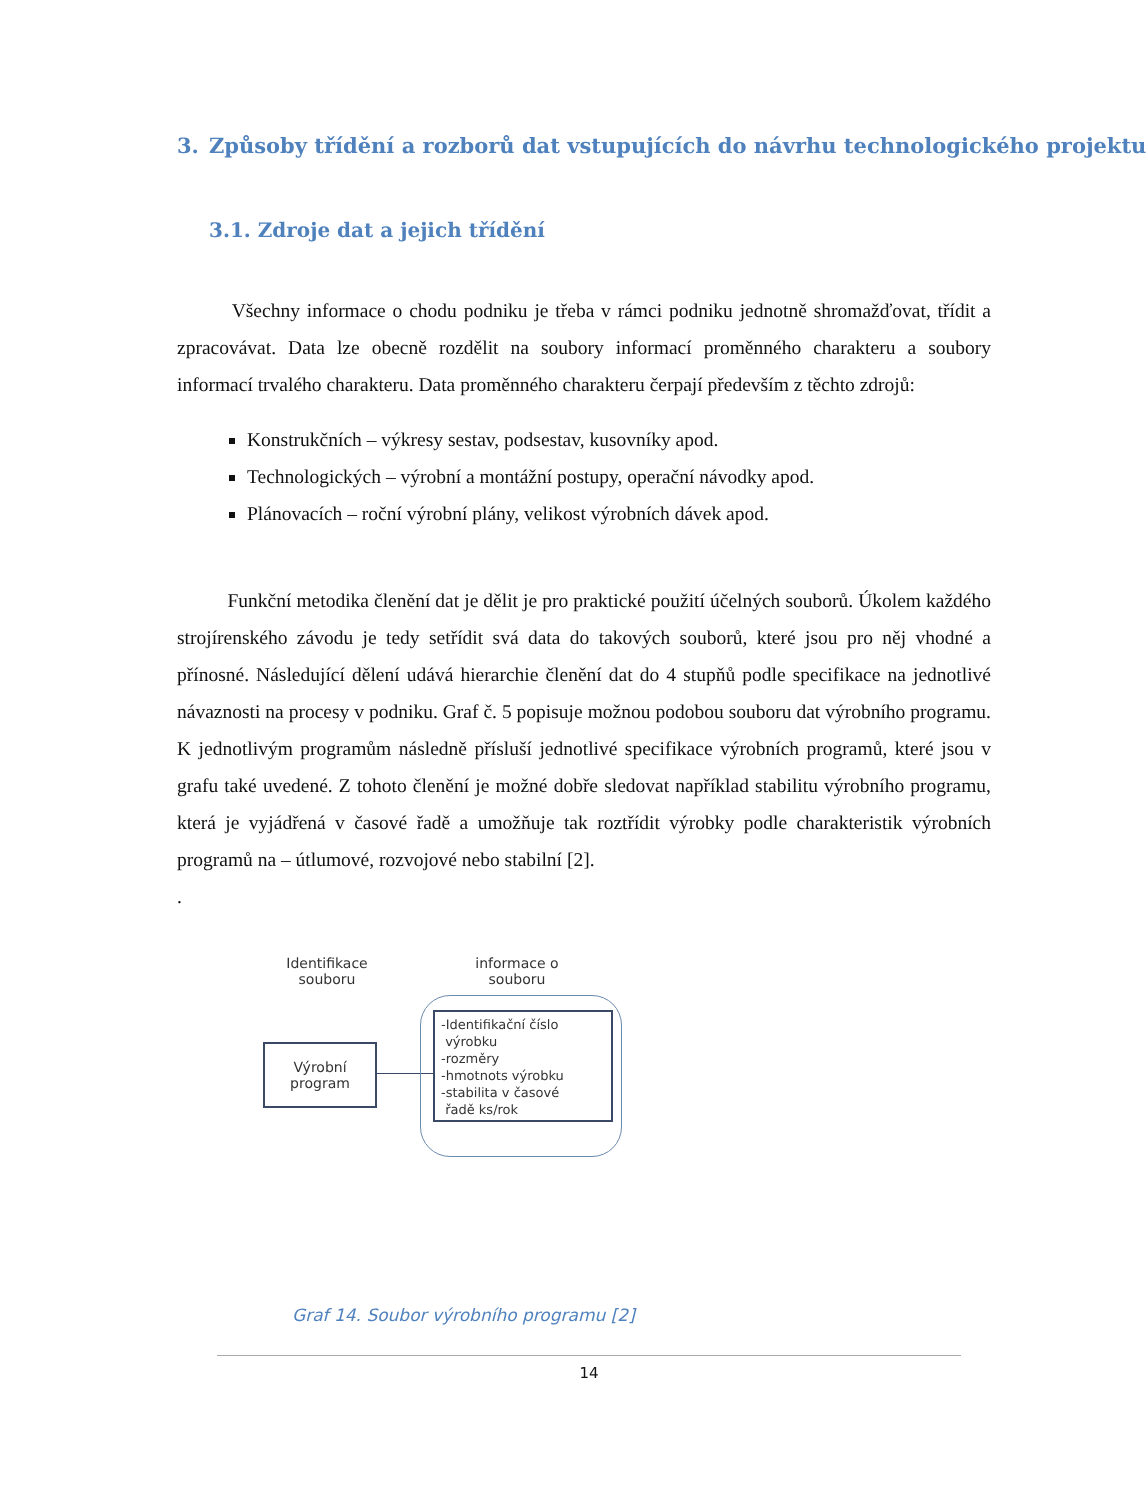3. Způsoby třídění a rozborů dat vstupujících do návrhu technologického projektu
3.1. Zdroje dat a jejich třídění
Všechny informace o chodu podniku je třeba v rámci podniku jednotně shromažďovat, třídit a zpracovávat. Data lze obecně rozdělit na soubory informací proměnného charakteru a soubory informací trvalého charakteru. Data proměnného charakteru čerpají především z těchto zdrojů:
Konstrukčních – výkresy sestav, podsestav, kusovníky apod.
Technologických – výrobní a montážní postupy, operační návodky apod.
Plánovacích – roční výrobní plány, velikost výrobních dávek apod.
Funkční metodika členění dat je dělit je pro praktické použití účelných souborů. Úkolem každého strojírenského závodu je tedy setřídit svá data do takových souborů, které jsou pro něj vhodné a přínosné. Následující dělení udává hierarchie členění dat do 4 stupňů podle specifikace na jednotlivé návaznosti na procesy v podniku. Graf č. 5 popisuje možnou podobou souboru dat výrobního programu. K jednotlivým programům následně přísluší jednotlivé specifikace výrobních programů, které jsou v grafu také uvedené. Z tohoto členění je možné dobře sledovat například stabilitu výrobního programu, která je vyjádřená v časové řadě a umožňuje tak roztřídit výrobky podle charakteristik výrobních programů na – útlumové, rozvojové nebo stabilní [2].
.
Identifikace souboru
informace o souboru
Výrobní program
-Identifikační číslo
výrobku
-rozměry
-hmotnots výrobku
-stabilita v časové
řadě ks/rok
Graf 14. Soubor výrobního programu [2]
14